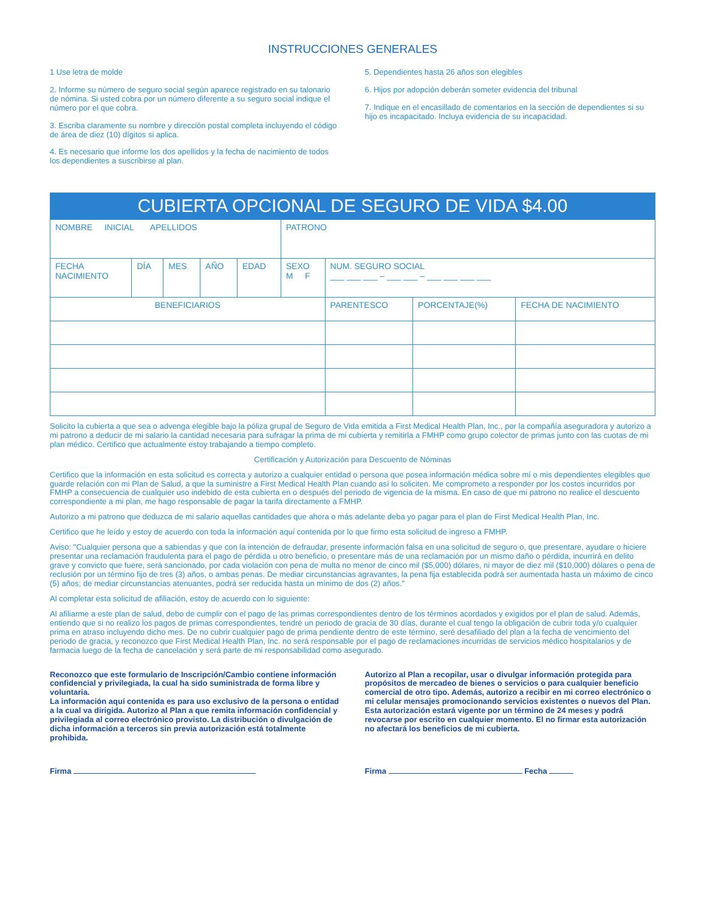INSTRUCCIONES GENERALES
1 Use letra de molde
2. Informe su número de seguro social según aparece registrado en su talonario de nómina. Si usted cobra por un número diferente a su seguro social indique el número por el que cobra.
3. Escriba claramente su nombre y dirección postal completa incluyendo el código de área de diez (10) dígitos si aplica.
4. Es necesario que informe los dos apellidos y la fecha de nacimiento de todos los dependientes a suscribirse al plan.
5. Dependientes hasta 26 años son elegibles
6. Hijos por adopción deberán someter evidencia del tribunal
7. Indique en el encasillado de comentarios en la sección de dependientes si su hijo es incapacitado. Incluya evidencia de su incapacidad.
| CUBIERTA OPCIONAL DE SEGURO DE VIDA $4.00 | | | | | | | | |
| --- | --- | --- | --- | --- | --- | --- | --- | --- |
| NOMBRE INICIAL APELLIDOS | | | | | PATRONO | | | |
| FECHA NACIMIENTO | DÍA | MES | AÑO | EDAD | SEXO M F | NUM. SEGURO SOCIAL ___ ___ ___ – ___ ___ – ___ ___ ___ ___ | | |
| BENEFICIARIOS | | | | | | PARENTESCO | PORCENTAJE(%) | FECHA DE NACIMIENTO |
Solicito la cubierta a que sea o advenga elegible bajo la póliza grupal de Seguro de Vida emitida a First Medical Health Plan, Inc., por la compañía aseguradora y autorizo a mi patrono a deducir de mi salario la cantidad necesaria para sufragar la prima de mi cubierta y remitirla a FMHP como grupo colector de primas junto con las cuotas de mi plan médico. Certifico que actualmente estoy trabajando a tiempo completo.
Certificación y Autorización para Descuento de Nóminas
Certifico que la información en esta solicitud es correcta y autorizo a cualquier entidad o persona que posea información médica sobre mí o mis dependientes elegibles que guarde relación con mi Plan de Salud, a que la suministre a First Medical Health Plan cuando así lo soliciten. Me comprometo a responder por los costos incurridos por FMHP a consecuencia de cualquier uso indebido de esta cubierta en o después del periodo de vigencia de la misma. En caso de que mi patrono no realice el descuento correspondiente a mi plan, me hago responsable de pagar la tarifa directamente a FMHP.
Autorizo a mi patrono que deduzca de mi salario aquellas cantidades que ahora o más adelante deba yo pagar para el plan de First Medical Health Plan, Inc.
Certifico que he leído y estoy de acuerdo con toda la información aquí contenida por lo que firmo esta solicitud de ingreso a FMHP.
Aviso: "Cualquier persona que a sabiendas y que con la intención de defraudar, presente información falsa en una solicitud de seguro o, que presentare, ayudare o hiciere presentar una reclamación fraudulenta para el pago de pérdida u otro beneficio, o presentare más de una reclamación por un mismo daño o pérdida, incurrirá en delito grave y convicto que fuere, será sancionado, por cada violación con pena de multa no menor de cinco mil ($5,000) dólares, ni mayor de diez mil ($10,000) dólares o pena de reclusión por un término fijo de tres (3) años, o ambas penas. De mediar circunstancias agravantes, la pena fija establecida podrá ser aumentada hasta un máximo de cinco (5) años; de mediar circunstancias atenuantes, podrá ser reducida hasta un mínimo de dos (2) años."
Al completar esta solicitud de afiliación, estoy de acuerdo con lo siguiente:
Al afiliarme a este plan de salud, debo de cumplir con el pago de las primas correspondientes dentro de los términos acordados y exigidos por el plan de salud. Además, entiendo que si no realizo los pagos de primas correspondientes, tendré un periodo de gracia de 30 días, durante el cual tengo la obligación de cubrir toda y/o cualquier prima en atraso incluyendo dicho mes. De no cubrir cualquier pago de prima pendiente dentro de este término, seré desafiliado del plan a la fecha de vencimiento del periodo de gracia, y reconozco que First Medical Health Plan, Inc. no será responsable por el pago de reclamaciones incurridas de servicios médico hospitalarios y de farmacia luego de la fecha de cancelación y será parte de mi responsabilidad como asegurado.
Reconozco que este formulario de Inscripción/Cambio contiene información confidencial y privilegiada, la cual ha sido suministrada de forma libre y voluntaria.
La información aquí contenida es para uso exclusivo de la persona o entidad a la cual va dirigida. Autorizo al Plan a que remita información confidencial y privilegiada al correo electrónico provisto. La distribución o divulgación de dicha información a terceros sin previa autorización está totalmente prohibida.
Autorizo al Plan a recopilar, usar o divulgar información protegida para propósitos de mercadeo de bienes o servicios o para cualquier beneficio comercial de otro tipo. Además, autorizo a recibir en mi correo electrónico o mi celular mensajes promocionando servicios existentes o nuevos del Plan. Esta autorización estará vigente por un término de 24 meses y podrá revocarse por escrito en cualquier momento. El no firmar esta autorización no afectará los beneficios de mi cubierta.
Firma Firma Fecha